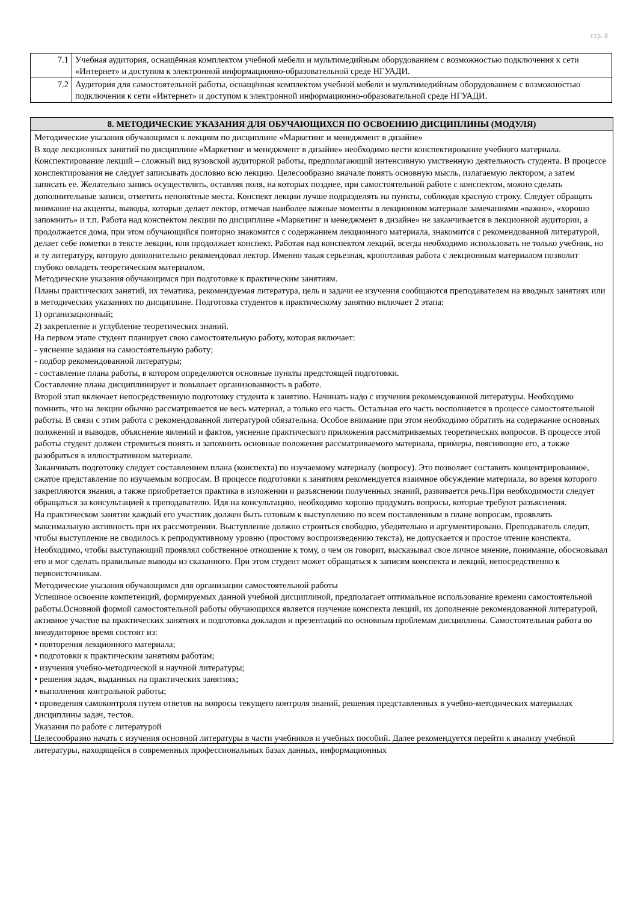стр. 8
| 7.1 | Учебная аудитория, оснащённая комплектом учебной мебели и мультимедийным оборудованием с возможностью подключения к сети «Интернет» и доступом к электронной информационно-образовательной среде НГУАДИ. |
| 7.2 | Аудитория для самостоятельной работы, оснащённая комплектом учебной мебели и мультимедийным оборудованием с возможностью подключения к сети «Интернет» и доступом к электронной информационно-образовательной среде НГУАДИ. |
8. МЕТОДИЧЕСКИЕ УКАЗАНИЯ ДЛЯ ОБУЧАЮЩИХСЯ ПО ОСВОЕНИЮ ДИСЦИПЛИНЫ (МОДУЛЯ)
Методические указания обучающимся к лекциям по дисциплине «Маркетинг и менеджмент в дизайне»
В ходе лекционных занятий по дисциплине «Маркетинг и менеджмент в дизайне» необходимо вести конспектирование учебного материала. Конспектирование лекций – сложный вид вузовской аудиторной работы, предполагающий интенсивную умственную деятельность студента. В процессе конспектирования не следует записывать дословно всю лекцию. Целесообразно вначале понять основную мысль, излагаемую лектором, а затем записать ее. Желательно запись осуществлять, оставляя поля, на которых позднее, при самостоятельной работе с конспектом, можно сделать дополнительные записи, отметить непонятные места. Конспект лекции лучше подразделять на пункты, соблюдая красную строку. Следует обращать внимание на акценты, выводы, которые делает лектор, отмечая наиболее важные моменты в лекционном материале замечаниями «важно», «хорошо запомнить» и т.п. Работа над конспектом лекции по дисциплине «Маркетинг и менеджмент в дизайне» не заканчивается в лекционной аудитории, а продолжается дома, при этом обучающийся повторно знакомится с содержанием лекционного материала, знакомится с рекомендованной литературой, делает себе пометки в тексте лекции, или продолжает конспект. Работая над конспектом лекций, всегда необходимо использовать не только учебник, но и ту литературу, которую дополнительно рекомендовал лектор. Именно такая серьезная, кропотливая работа с лекционным материалом позволит глубоко овладеть теоретическим материалом.
Методические указания обучающимся при подготовке к практическим занятиям.
Планы практических занятий, их тематика, рекомендуемая литература, цель и задачи ее изучения сообщаются преподавателем на вводных занятиях или в методических указаниях по дисциплине. Подготовка студентов к практическому занятию включает 2 этапа:
1) организационный;
2) закрепление и углубление теоретических знаний.
На первом этапе студент планирует свою самостоятельную работу, которая включает:
- уяснение задания на самостоятельную работу;
- подбор рекомендованной литературы;
- составление плана работы, в котором определяются основные пункты предстоящей подготовки.
Составление плана дисциплинирует и повышает организованность в работе.
Второй этап включает непосредственную подготовку студента к занятию. Начинать надо с изучения рекомендованной литературы. Необходимо помнить, что на лекции обычно рассматривается не весь материал, а только его часть. Остальная его часть восполняется в процессе самостоятельной работы. В связи с этим работа с рекомендованной литературой обязательна. Особое внимание при этом необходимо обратить на содержание основных положений и выводов, объяснение явлений и фактов, уяснение практического приложения рассматриваемых теоретических вопросов. В процессе этой работы студент должен стремиться понять и запомнить основные положения рассматриваемого материала, примеры, поясняющие его, а также разобраться в иллюстративном материале.
Заканчивать подготовку следует составлением плана (конспекта) по изучаемому материалу (вопросу). Это позволяет составить концентрированное, сжатое представление по изучаемым вопросам. В процессе подготовки к занятиям рекомендуется взаимное обсуждение материала, во время которого закрепляются знания, а также приобретается практика в изложении и разъяснении полученных знаний, развивается речь.При необходимости следует обращаться за консультацией к преподавателю. Идя на консультацию, необходимо хорошо продумать вопросы, которые требуют разъяснения.
На практическом занятии каждый его участник должен быть готовым к выступлению по всем поставленным в плане вопросам, проявлять максимальную активность при их рассмотрении. Выступление должно строиться свободно, убедительно и аргументировано. Преподаватель следит, чтобы выступление не сводилось к репродуктивному уровню (простому воспроизведению текста), не допускается и простое чтение конспекта. Необходимо, чтобы выступающий проявлял собственное отношение к тому, о чем он говорит, высказывал свое личное мнение, понимание, обосновывал его и мог сделать правильные выводы из сказанного. При этом студент может обращаться к записям конспекта и лекций, непосредственно к первоисточникам.
Методические указания обучающимся для организации самостоятельной работы
Успешное освоение компетенций, формируемых данной учебной дисциплиной, предполагает оптимальное использование времени самостоятельной работы.Основной формой самостоятельной работы обучающихся является изучение конспекта лекций, их дополнение рекомендованной литературой, активное участие на практических занятиях и подготовка докладов и презентаций по основным проблемам дисциплины. Самостоятельная работа во внеаудиторное время состоит из:
• повторения лекционного материала;
• подготовки к практическим занятиям работам;
• изучения учебно-методической и научной литературы;
• решения задач, выданных на практических занятиях;
• выполнения контрольной работы;
• проведения самоконтроля путем ответов на вопросы текущего контроля знаний, решения представленных в учебно-методических материалах дисциплины задач, тестов.
Указания по работе с литературой
Целесообразно начать с изучения основной литературы в части учебников и учебных пособий. Далее рекомендуется перейти к анализу учебной литературы, находящейся в современных профессиональных базах данных, информационных